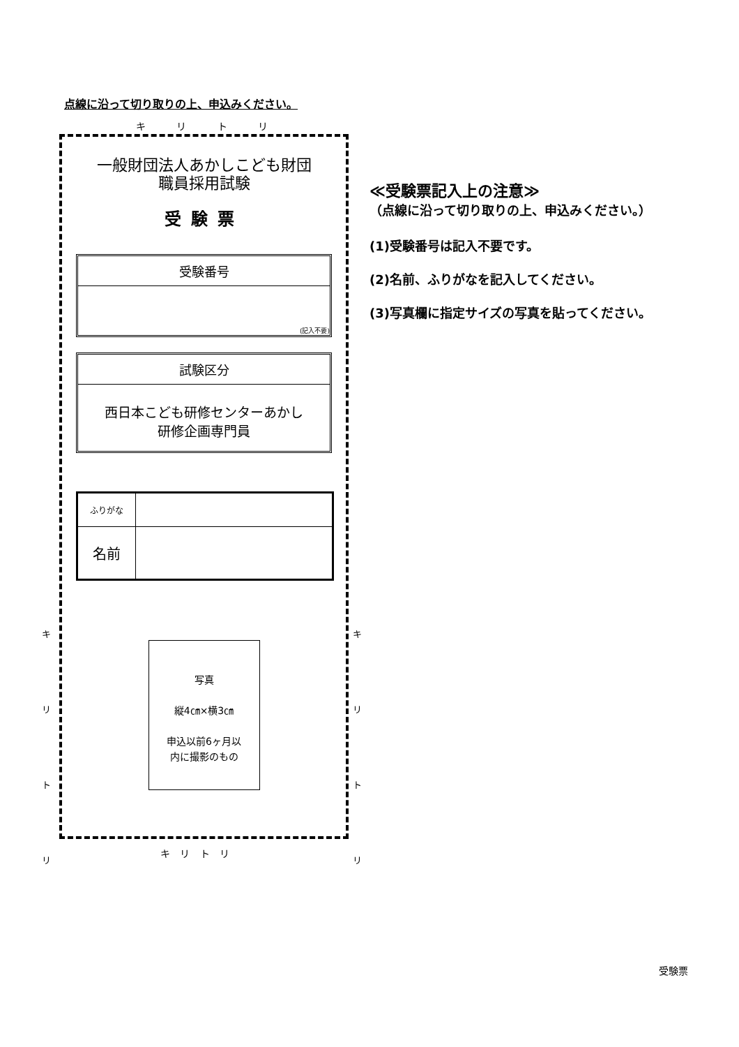点線に沿って切り取りの上、申込みください。
キ リ ト リ
一般財団法人あかしこども財団
職員採用試験
受験票
受験番号
(記入不要)
試験区分
西日本こども研修センターあかし
研修企画専門員
| ふりがな | |
| 名前 | |
写真
縦4㎝×横3㎝
申込以前6ヶ月以
内に撮影のもの
キ
リ
ト
リ
キ
リ
ト
リ
キ リ ト リ
≪受験票記入上の注意≫
（点線に沿って切り取りの上、申込みください。）
(1)受験番号は記入不要です。
(2)名前、ふりがなを記入してください。
(3)写真欄に指定サイズの写真を貼ってください。
受験票